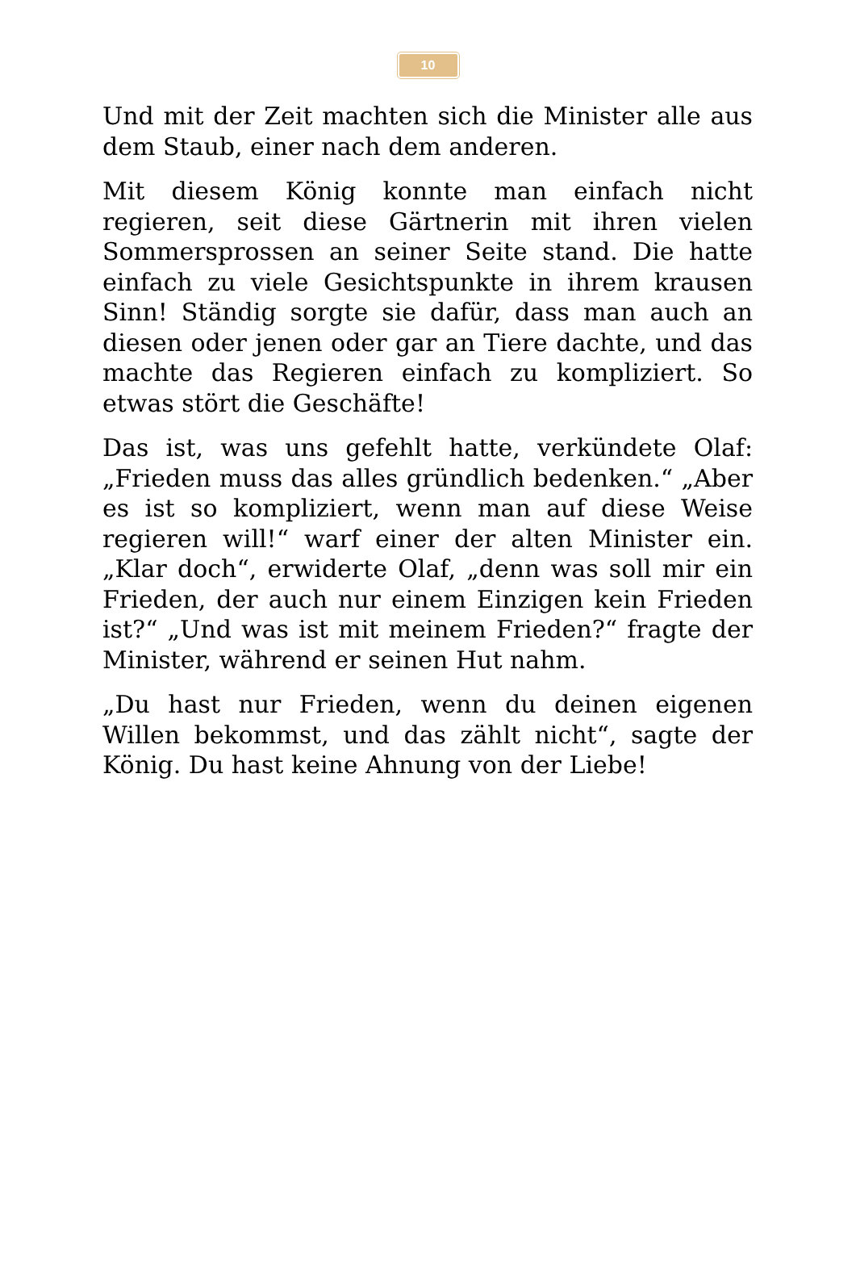10
Und mit der Zeit machten sich die Minister alle aus dem Staub, einer nach dem anderen.
Mit diesem König konnte man einfach nicht regieren, seit diese Gärtnerin mit ihren vielen Sommersprossen an seiner Seite stand. Die hatte einfach zu viele Gesichtspunkte in ihrem krausen Sinn! Ständig sorgte sie dafür, dass man auch an diesen oder jenen oder gar an Tiere dachte, und das machte das Regieren einfach zu kompliziert. So etwas stört die Geschäfte!
Das ist, was uns gefehlt hatte, verkündete Olaf: „Frieden muss das alles gründlich bedenken.“ „Aber es ist so kompliziert, wenn man auf diese Weise regieren will!“ warf einer der alten Minister ein. „Klar doch“, erwiderte Olaf, „denn was soll mir ein Frieden, der auch nur einem Einzigen kein Frieden ist?“ „Und was ist mit meinem Frieden?“ fragte der Minister, während er seinen Hut nahm.
„Du hast nur Frieden, wenn du deinen eigenen Willen bekommst, und das zählt nicht“, sagte der König. Du hast keine Ahnung von der Liebe!